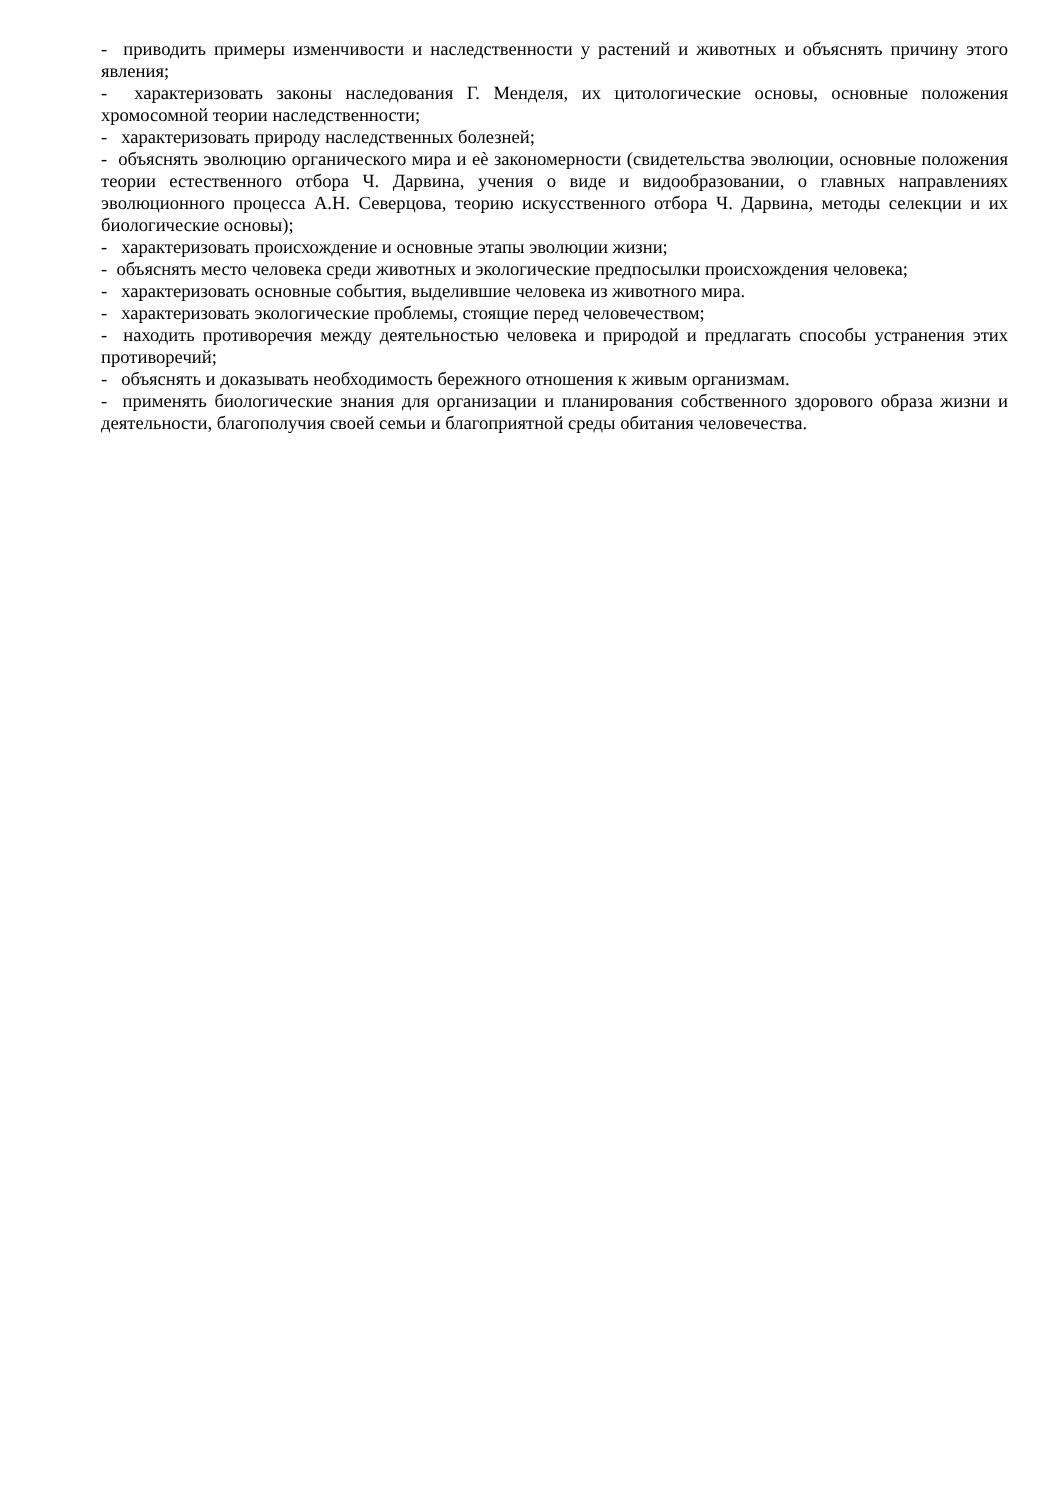- приводить примеры изменчивости и наследственности у растений и животных и объяснять причину этого явления;
- характеризовать законы наследования Г. Менделя, их цитологические основы, основные положения хромосомной теории наследственности;
- характеризовать природу наследственных болезней;
- объяснять эволюцию органического мира и еѐ закономерности (свидетельства эволюции, основные положения теории естественного отбора Ч. Дарвина, учения о виде и видообразовании, о главных направлениях эволюционного процесса А.Н. Северцова, теорию искусственного отбора Ч. Дарвина, методы селекции и их биологические основы);
- характеризовать происхождение и основные этапы эволюции жизни;
- объяснять место человека среди животных и экологические предпосылки происхождения человека;
- характеризовать основные события, выделившие человека из животного мира.
- характеризовать экологические проблемы, стоящие перед человечеством;
- находить противоречия между деятельностью человека и природой и предлагать способы устранения этих противоречий;
- объяснять и доказывать необходимость бережного отношения к живым организмам.
- применять биологические знания для организации и планирования собственного здорового образа жизни и деятельности, благополучия своей семьи и благоприятной среды обитания человечества.